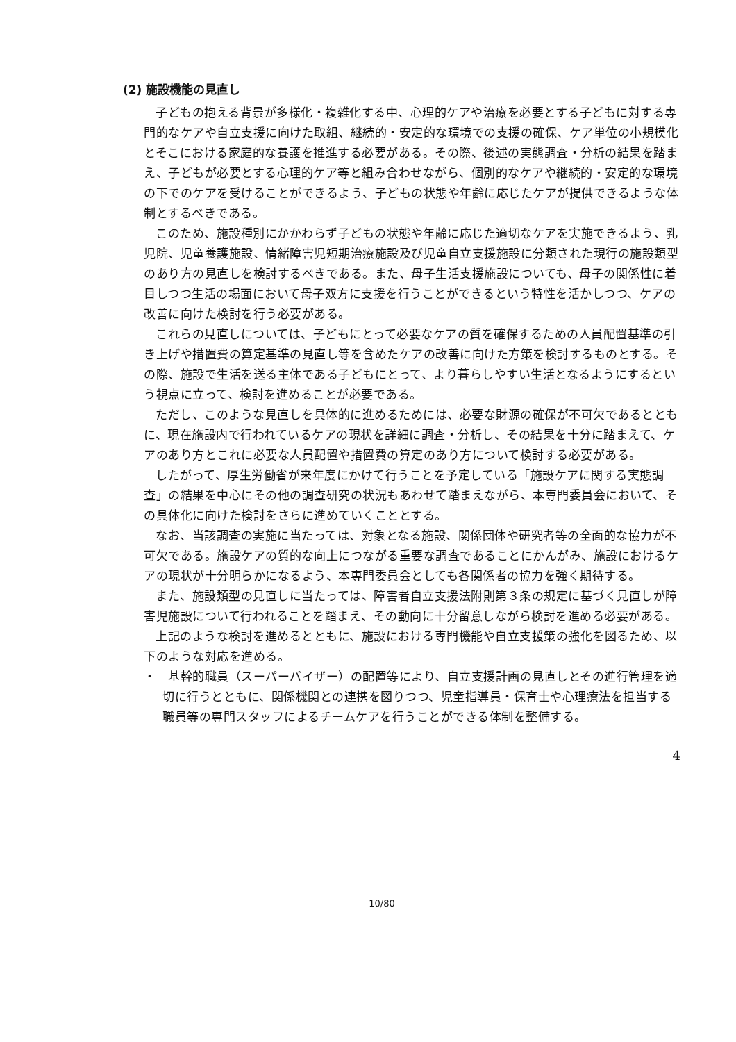(2) 施設機能の見直し
子どもの抱える背景が多様化・複雑化する中、心理的ケアや治療を必要とする子どもに対する専門的なケアや自立支援に向けた取組、継続的・安定的な環境での支援の確保、ケア単位の小規模化とそこにおける家庭的な養護を推進する必要がある。その際、後述の実態調査・分析の結果を踏まえ、子どもが必要とする心理的ケア等と組み合わせながら、個別的なケアや継続的・安定的な環境の下でのケアを受けることができるよう、子どもの状態や年齢に応じたケアが提供できるような体制とするべきである。
このため、施設種別にかかわらず子どもの状態や年齢に応じた適切なケアを実施できるよう、乳児院、児童養護施設、情緒障害児短期治療施設及び児童自立支援施設に分類された現行の施設類型のあり方の見直しを検討するべきである。また、母子生活支援施設についても、母子の関係性に着目しつつ生活の場面において母子双方に支援を行うことができるという特性を活かしつつ、ケアの改善に向けた検討を行う必要がある。
これらの見直しについては、子どもにとって必要なケアの質を確保するための人員配置基準の引き上げや措置費の算定基準の見直し等を含めたケアの改善に向けた方策を検討するものとする。その際、施設で生活を送る主体である子どもにとって、より暮らしやすい生活となるようにするという視点に立って、検討を進めることが必要である。
ただし、このような見直しを具体的に進めるためには、必要な財源の確保が不可欠であるとともに、現在施設内で行われているケアの現状を詳細に調査・分析し、その結果を十分に踏まえて、ケアのあり方とこれに必要な人員配置や措置費の算定のあり方について検討する必要がある。
したがって、厚生労働省が来年度にかけて行うことを予定している「施設ケアに関する実態調査」の結果を中心にその他の調査研究の状況もあわせて踏まえながら、本専門委員会において、その具体化に向けた検討をさらに進めていくこととする。
なお、当該調査の実施に当たっては、対象となる施設、関係団体や研究者等の全面的な協力が不可欠である。施設ケアの質的な向上につながる重要な調査であることにかんがみ、施設におけるケアの現状が十分明らかになるよう、本専門委員会としても各関係者の協力を強く期待する。
また、施設類型の見直しに当たっては、障害者自立支援法附則第３条の規定に基づく見直しが障害児施設について行われることを踏まえ、その動向に十分留意しながら検討を進める必要がある。
上記のような検討を進めるとともに、施設における専門機能や自立支援策の強化を図るため、以下のような対応を進める。
・　基幹的職員（スーパーバイザー）の配置等により、自立支援計画の見直しとその進行管理を適切に行うとともに、関係機関との連携を図りつつ、児童指導員・保育士や心理療法を担当する職員等の専門スタッフによるチームケアを行うことができる体制を整備する。
4
10/80